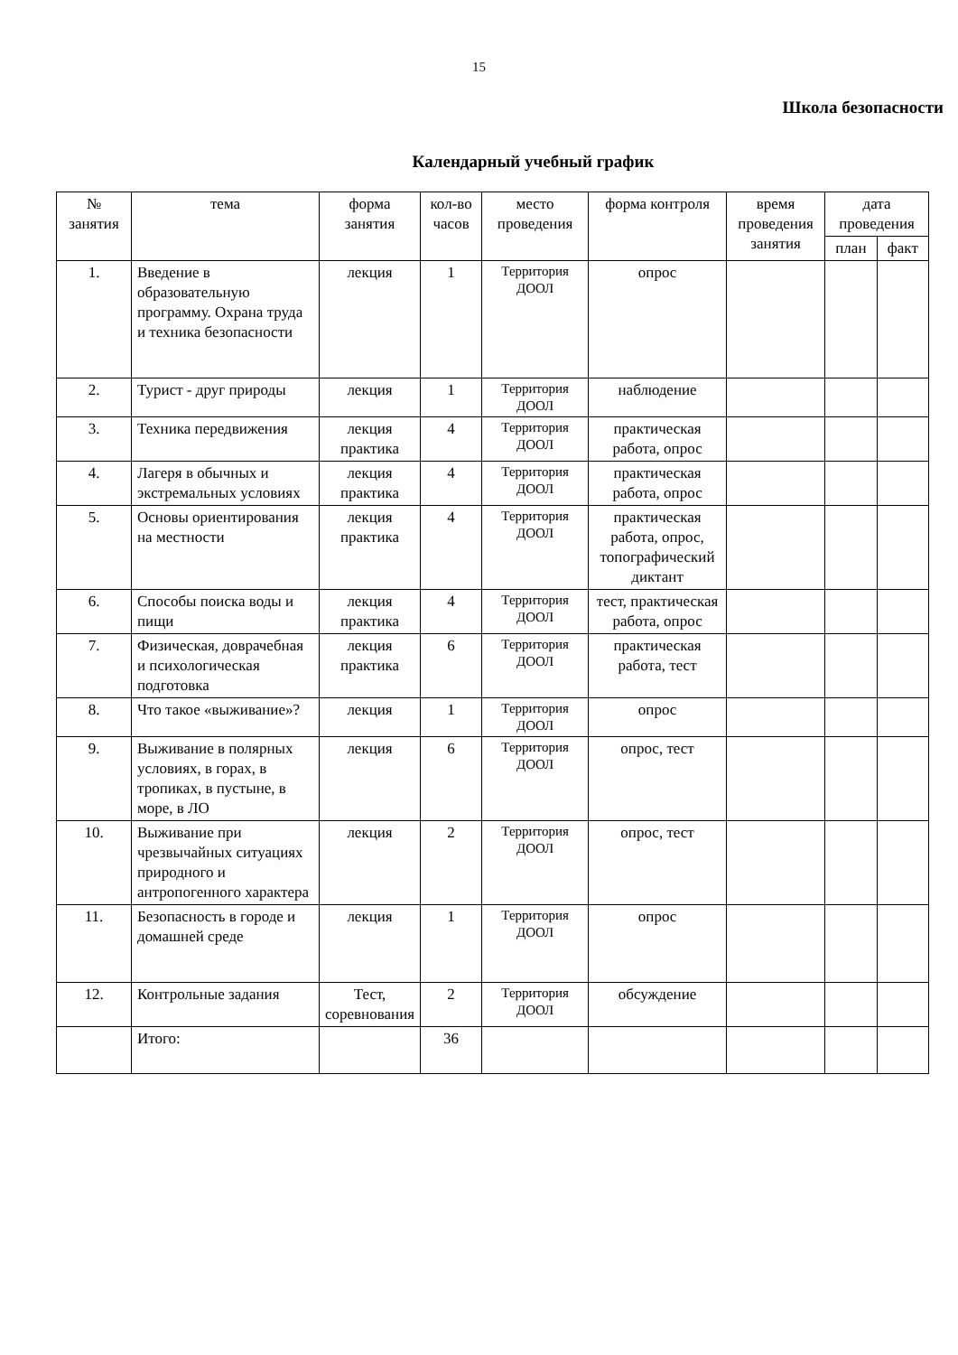15
Школа безопасности
Календарный учебный график
| № занятия | тема | форма занятия | кол-во часов | место проведения | форма контроля | время проведения занятия | дата проведения | |
| --- | --- | --- | --- | --- | --- | --- | --- | --- |
| | | | | | | | план | факт |
| 1. | Введение в образовательную программу. Охрана труда и техника безопасности | лекция | 1 | Территория ДООЛ | опрос | | | |
| 2. | Турист - друг природы | лекция | 1 | Территория ДООЛ | наблюдение | | | |
| 3. | Техника передвижения | лекция практика | 4 | Территория ДООЛ | практическая работа, опрос | | | |
| 4. | Лагеря в обычных и экстремальных условиях | лекция практика | 4 | Территория ДООЛ | практическая работа, опрос | | | |
| 5. | Основы ориентирования на местности | лекция практика | 4 | Территория ДООЛ | практическая работа, опрос, топографический диктант | | | |
| 6. | Способы поиска воды и пищи | лекция практика | 4 | Территория ДООЛ | тест, практическая работа, опрос | | | |
| 7. | Физическая, доврачебная и психологическая подготовка | лекция практика | 6 | Территория ДООЛ | практическая работа, тест | | | |
| 8. | Что такое «выживание»? | лекция | 1 | Территория ДООЛ | опрос | | | |
| 9. | Выживание в полярных условиях, в горах, в тропиках, в пустыне, в море, в ЛО | лекция | 6 | Территория ДООЛ | опрос, тест | | | |
| 10. | Выживание при чрезвычайных ситуациях природного и антропогенного характера | лекция | 2 | Территория ДООЛ | опрос, тест | | | |
| 11. | Безопасность в городе и домашней среде | лекция | 1 | Территория ДООЛ | опрос | | | |
| 12. | Контрольные задания | Тест, соревнования | 2 | Территория ДООЛ | обсуждение | | | |
| | Итого: | | 36 | | | | | |